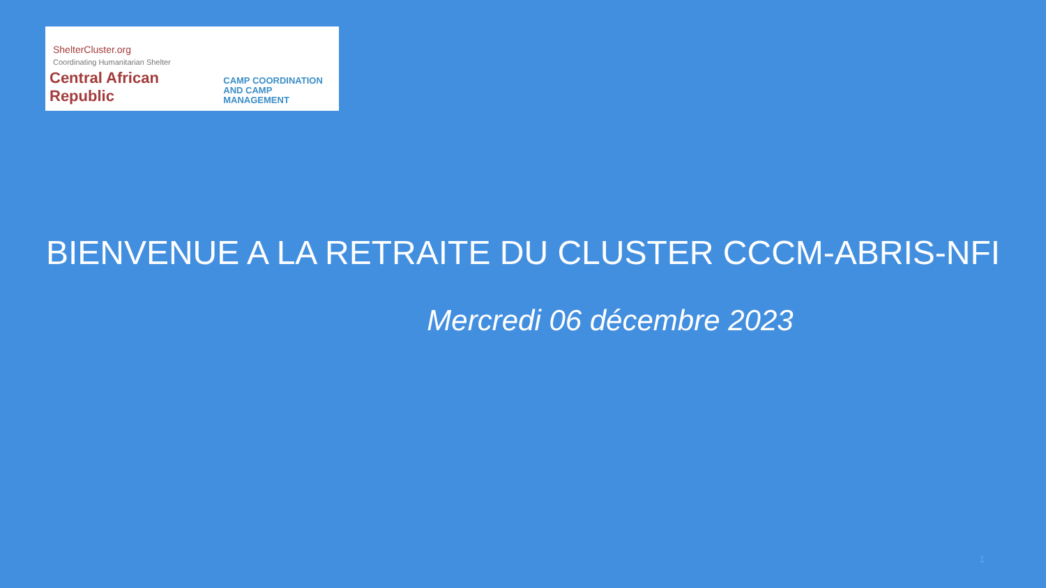ShelterCluster.org
Coordinating Humanitarian Shelter
Central African Republic
CAMP COORDINATION
AND CAMP MANAGEMENT
BIENVENUE A LA RETRAITE DU CLUSTER CCCM-ABRIS-NFI
Mercredi 06 décembre 2023
1